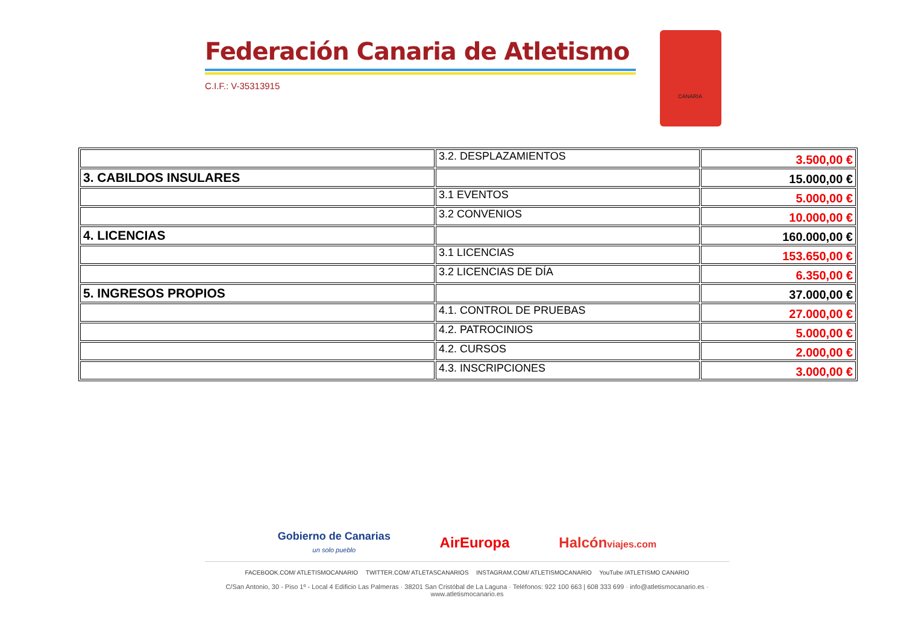Federación Canaria de Atletismo
C.I.F.: V-35313915
CANARIA
| | 3.2. DESPLAZAMIENTOS | 3.500,00 € |
| 3. CABILDOS INSULARES | | 15.000,00 € |
| | 3.1 EVENTOS | 5.000,00 € |
| | 3.2 CONVENIOS | 10.000,00 € |
| 4. LICENCIAS | | 160.000,00 € |
| | 3.1 LICENCIAS | 153.650,00 € |
| | 3.2 LICENCIAS DE DÍA | 6.350,00 € |
| 5. INGRESOS PROPIOS | | 37.000,00 € |
| | 4.1. CONTROL DE PRUEBAS | 27.000,00 € |
| | 4.2. PATROCINIOS | 5.000,00 € |
| | 4.2. CURSOS | 2.000,00 € |
| | 4.3. INSCRIPCIONES | 3.000,00 € |
Gobierno de Canarias
un solo pueblo AirEuropa Halcónviajes.com
FACEBOOK.COM/ ATLETISMOCANARIO TWITTER.COM/ ATLETASCANARIOS INSTAGRAM.COM/ ATLETISMOCANARIO YouTube /ATLETISMO CANARIO
C/San Antonio, 30 - Piso 1º - Local 4 Edificio Las Palmeras · 38201 San Cristóbal de La Laguna · Teléfonos: 922 100 663 | 608 333 699 · info@atletismocanario.es · www.atletismocanario.es